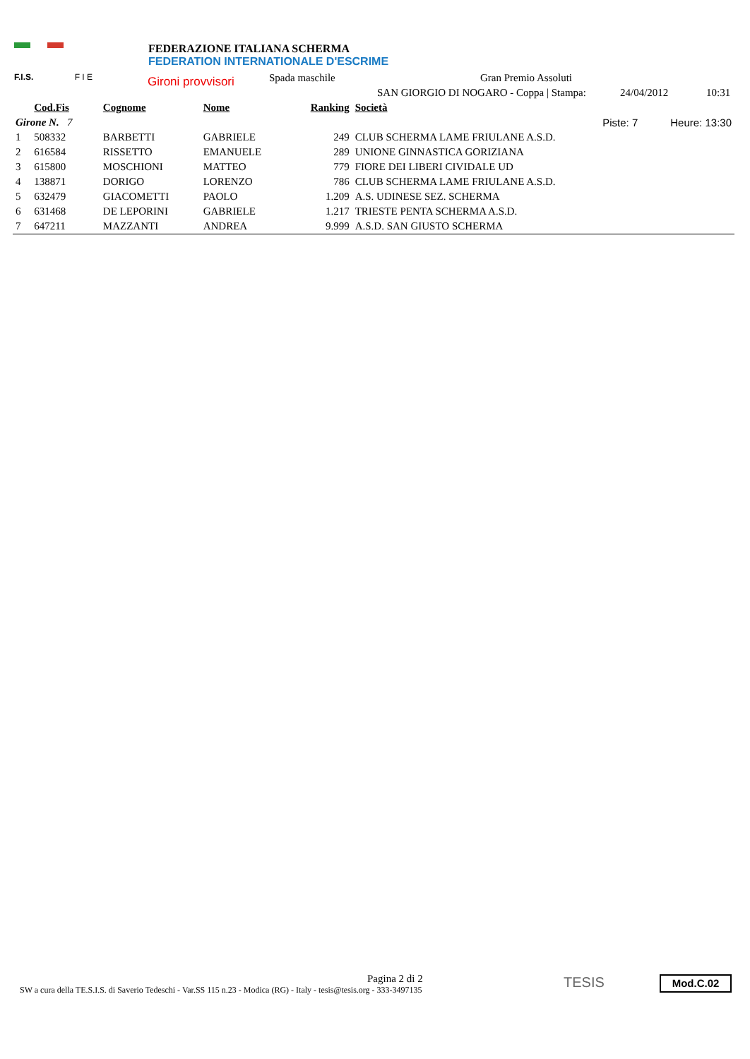F.I.S. F I E
FEDERAZIONE ITALIANA SCHERMA
FEDERATION INTERNATIONALE D'ESCRIME
Gironi provvisori Spada maschile Gran Premio Assoluti
SAN GIORGIO DI NOGARO - Coppa | Stampa: 24/04/2012 10:31
| | Cod.Fis | Cognome | Nome | Ranking | Società | |
| --- | --- | --- | --- | --- | --- | --- |
| Girone N. 7 | | | | | Piste: 7 | Heure: 13:30 |
| 1 | 508332 | BARBETTI | GABRIELE | 249 | CLUB SCHERMA LAME FRIULANE A.S.D. | |
| 2 | 616584 | RISSETTO | EMANUELE | 289 | UNIONE GINNASTICA GORIZIANA | |
| 3 | 615800 | MOSCHIONI | MATTEO | 779 | FIORE DEI LIBERI CIVIDALE UD | |
| 4 | 138871 | DORIGO | LORENZO | 786 | CLUB SCHERMA LAME FRIULANE A.S.D. | |
| 5 | 632479 | GIACOMETTI | PAOLO | 1.209 | A.S. UDINESE SEZ. SCHERMA | |
| 6 | 631468 | DE LEPORINI | GABRIELE | 1.217 | TRIESTE PENTA SCHERMA A.S.D. | |
| 7 | 647211 | MAZZANTI | ANDREA | 9.999 | A.S.D. SAN GIUSTO SCHERMA | |
Pagina 2 di 2
SW a cura della TE.S.I.S. di Saverio Tedeschi - Var.SS 115 n.23 - Modica (RG) - Italy - tesis@tesis.org - 333-3497135
TESIS Mod.C.02